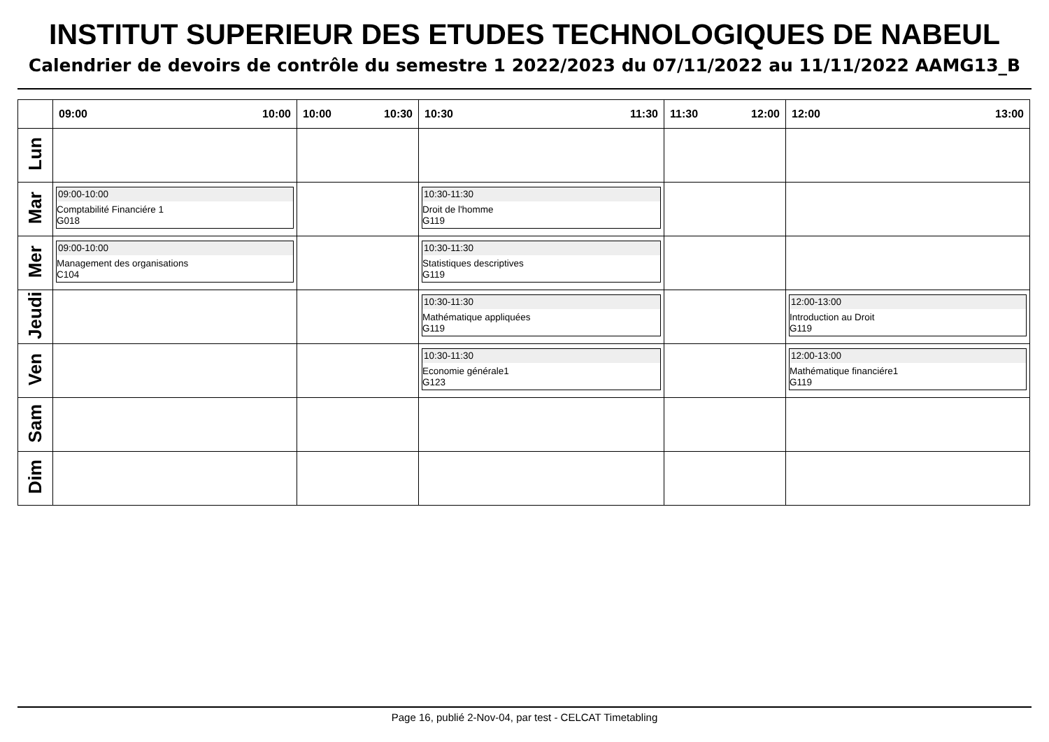INSTITUT SUPERIEUR DES ETUDES TECHNOLOGIQUES DE NABEUL
Calendrier de devoirs de contrôle du semestre 1 2022/2023 du 07/11/2022 au 11/11/2022 AAMG13_B
| | 09:00 10:00 | 10:00 10:30 | 10:30 11:30 | 11:30 12:00 | 12:00 13:00 |
| --- | --- | --- | --- | --- | --- |
| Lun | | | | | |
| Mar | 09:00-10:00 Comptabilité Financiére 1 G018 | | 10:30-11:30 Droit de l'homme G119 | | |
| Mer | 09:00-10:00 Management des organisations C104 | | 10:30-11:30 Statistiques descriptives G119 | | |
| Jeudi | | | 10:30-11:30 Mathématique appliquées G119 | | 12:00-13:00 Introduction au Droit G119 |
| Ven | | | 10:30-11:30 Economie générale1 G123 | | 12:00-13:00 Mathématique financiére1 G119 |
| Sam | | | | | |
| Dim | | | | | |
Page 16, publié 2-Nov-04, par test - CELCAT Timetabling